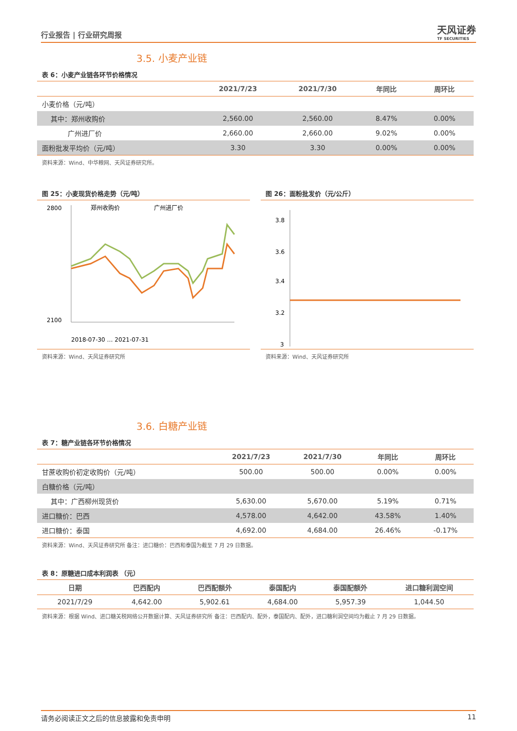行业报告 | 行业研究周报
天风证券
TF SECURITIES
3.5. 小麦产业链
表 6：小麦产业链各环节价格情况
| | 2021/7/23 | 2021/7/30 | 年同比 | 周环比 |
| --- | --- | --- | --- | --- |
| 小麦价格（元/吨） | | | | |
| 其中：郑州收购价 | 2,560.00 | 2,560.00 | 8.47% | 0.00% |
| 广州进厂价 | 2,660.00 | 2,660.00 | 9.02% | 0.00% |
| 面粉批发平均价（元/吨） | 3.30 | 3.30 | 0.00% | 0.00% |
资料来源：Wind、中华粮网、天风证券研究所。
图 25：小麦现货价格走势（元/吨）
2800
2100
郑州收购价
广州进厂价
2018-07-30 … 2021-07-31
资料来源：Wind、天风证券研究所
图 26：面粉批发价（元/公斤）
3.8
3.6
3.4
3.2
3
资料来源：Wind、天风证券研究所
3.6. 白糖产业链
表 7：糖产业链各环节价格情况
| | 2021/7/23 | 2021/7/30 | 年同比 | 周环比 |
| --- | --- | --- | --- | --- |
| 甘蔗收购价初定收购价（元/吨） | 500.00 | 500.00 | 0.00% | 0.00% |
| 白糖价格（元/吨） | | | | |
| 其中：广西柳州现货价 | 5,630.00 | 5,670.00 | 5.19% | 0.71% |
| 进口糖价：巴西 | 4,578.00 | 4,642.00 | 43.58% | 1.40% |
| 进口糖价：泰国 | 4,692.00 | 4,684.00 | 26.46% | -0.17% |
资料来源：Wind、天风证券研究所 备注：进口糖价：巴西和泰国为截至 7 月 29 日数据。
表 8：原糖进口成本利润表 （元）
| 日期 | 巴西配内 | 巴西配额外 | 泰国配内 | 泰国配额外 | 进口糖利润空间 |
| --- | --- | --- | --- | --- | --- |
| 2021/7/29 | 4,642.00 | 5,902.61 | 4,684.00 | 5,957.39 | 1,044.50 |
资料来源：根据 Wind、进口糖关税网络公开数据计算、天风证券研究所 备注：巴西配内、配外，泰国配内、配外，进口糖利润空间均为截止 7 月 29 日数据。
请务必阅读正文之后的信息披露和免责申明 11